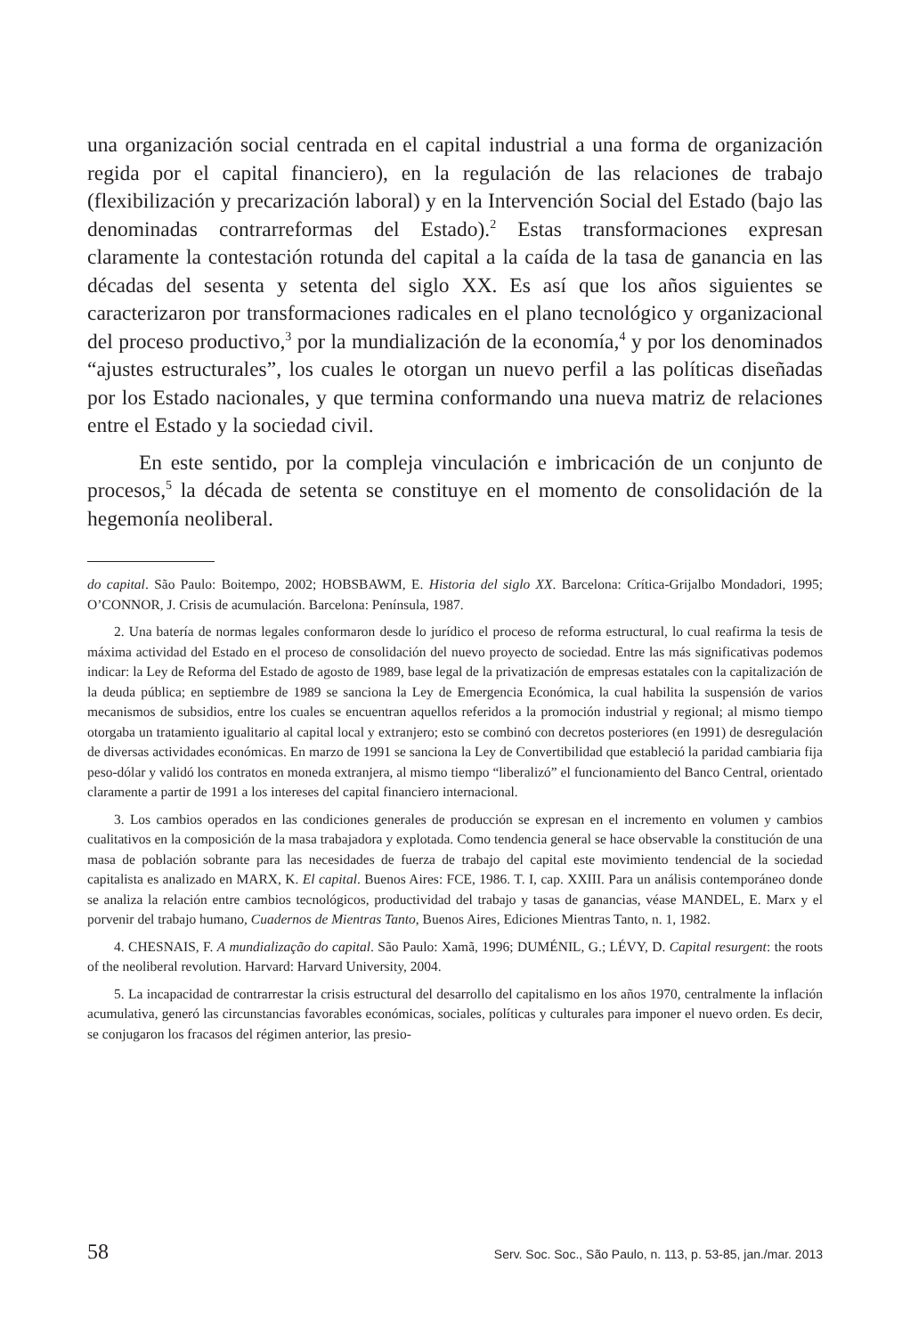una organización social centrada en el capital industrial a una forma de organización regida por el capital financiero), en la regulación de las relaciones de trabajo (flexibilización y precarización laboral) y en la Intervención Social del Estado (bajo las denominadas contrarreformas del Estado).<sup>2</sup> Estas transformaciones expresan claramente la contestación rotunda del capital a la caída de la tasa de ganancia en las décadas del sesenta y setenta del siglo XX. Es así que los años siguientes se caracterizaron por transformaciones radicales en el plano tecnológico y organizacional del proceso productivo,<sup>3</sup> por la mundialización de la economía,<sup>4</sup> y por los denominados “ajustes estructurales”, los cuales le otorgan un nuevo perfil a las políticas diseñadas por los Estado nacionales, y que termina conformando una nueva matriz de relaciones entre el Estado y la sociedad civil.
En este sentido, por la compleja vinculación e imbricación de un conjunto de procesos,<sup>5</sup> la década de setenta se constituye en el momento de consolidación de la hegemonía neoliberal.
do capital. São Paulo: Boitempo, 2002; HOBSBAWM, E. Historia del siglo XX. Barcelona: Crítica-Grijalbo Mondadori, 1995; O’CONNOR, J. Crisis de acumulación. Barcelona: Península, 1987.
2. Una batería de normas legales conformaron desde lo jurídico el proceso de reforma estructural, lo cual reafirma la tesis de máxima actividad del Estado en el proceso de consolidación del nuevo proyecto de sociedad. Entre las más significativas podemos indicar: la Ley de Reforma del Estado de agosto de 1989, base legal de la privatización de empresas estatales con la capitalización de la deuda pública; en septiembre de 1989 se sanciona la Ley de Emergencia Económica, la cual habilita la suspensión de varios mecanismos de subsidios, entre los cuales se encuentran aquellos referidos a la promoción industrial y regional; al mismo tiempo otorgaba un tratamiento igualitario al capital local y extranjero; esto se combinó con decretos posteriores (en 1991) de desregulación de diversas actividades económicas. En marzo de 1991 se sanciona la Ley de Convertibilidad que estableció la paridad cambiaria fija peso-dólar y validó los contratos en moneda extranjera, al mismo tiempo “liberalizó” el funcionamiento del Banco Central, orientado claramente a partir de 1991 a los intereses del capital financiero internacional.
3. Los cambios operados en las condiciones generales de producción se expresan en el incremento en volumen y cambios cualitativos en la composición de la masa trabajadora y explotada. Como tendencia general se hace observable la constitución de una masa de población sobrante para las necesidades de fuerza de trabajo del capital este movimiento tendencial de la sociedad capitalista es analizado en MARX, K. El capital. Buenos Aires: FCE, 1986. T. I, cap. XXIII. Para un análisis contemporáneo donde se analiza la relación entre cambios tecnológicos, productividad del trabajo y tasas de ganancias, véase MANDEL, E. Marx y el porvenir del trabajo humano, Cuadernos de Mientras Tanto, Buenos Aires, Ediciones Mientras Tanto, n. 1, 1982.
4. CHESNAIS, F. A mundialização do capital. São Paulo: Xamã, 1996; DUMÉNIL, G.; LÉVY, D. Capital resurgent: the roots of the neoliberal revolution. Harvard: Harvard University, 2004.
5. La incapacidad de contrarrestar la crisis estructural del desarrollo del capitalismo en los años 1970, centralmente la inflación acumulativa, generó las circunstancias favorables económicas, sociales, políticas y culturales para imponer el nuevo orden. Es decir, se conjugaron los fracasos del régimen anterior, las presio-
58 Serv. Soc. Soc., São Paulo, n. 113, p. 53-85, jan./mar. 2013